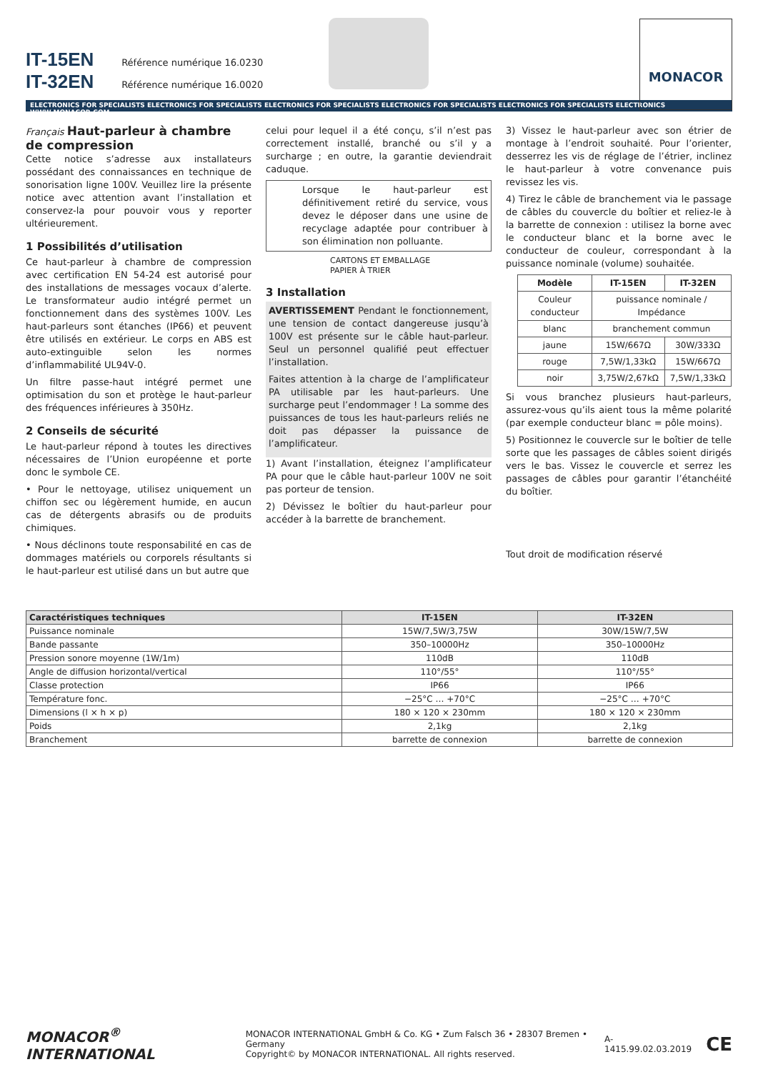IT-15EN Référence numérique 16.0230
IT-32EN Référence numérique 16.0020
MONACOR
ELECTRONICS FOR SPECIALISTS ELECTRONICS FOR SPECIALISTS ELECTRONICS FOR SPECIALISTS ELECTRONICS FOR SPECIALISTS ELECTRONICS FOR SPECIALISTS ELECTRONICS WWW.MONACOR.COM
Français Haut-parleur à chambre de compression
Cette notice s’adresse aux installateurs possédant des connaissances en technique de sonorisation ligne 100V. Veuillez lire la présente notice avec attention avant l’installation et conservez-la pour pouvoir vous y reporter ultérieurement.
1 Possibilités d’utilisation
Ce haut-parleur à chambre de compression avec certification EN 54-24 est autorisé pour des installations de messages vocaux d’alerte. Le transformateur audio intégré permet un fonctionnement dans des systèmes 100V. Les haut-parleurs sont étanches (IP66) et peuvent être utilisés en extérieur. Le corps en ABS est auto-extinguible selon les normes d’inflammabilité UL94V-0.
Un filtre passe-haut intégré permet une optimisation du son et protège le haut-parleur des fréquences inférieures à 350Hz.
2 Conseils de sécurité
Le haut-parleur répond à toutes les directives nécessaires de l’Union européenne et porte donc le symbole CE.
• Pour le nettoyage, utilisez uniquement un chiffon sec ou légèrement humide, en aucun cas de détergents abrasifs ou de produits chimiques.
• Nous déclinons toute responsabilité en cas de dommages matériels ou corporels résultants si le haut-parleur est utilisé dans un but autre que
celui pour lequel il a été conçu, s’il n’est pas correctement installé, branché ou s’il y a surcharge ; en outre, la garantie deviendrait caduque.
Lorsque le haut-parleur est définitivement retiré du service, vous devez le déposer dans une usine de recyclage adaptée pour contribuer à son élimination non polluante.
CARTONS ET EMBALLAGE
PAPIER À TRIER
3 Installation
AVERTISSEMENT Pendant le fonctionnement, une tension de contact dangereuse jusqu’à 100V est présente sur le câble haut-parleur. Seul un personnel qualifié peut effectuer l’installation.
Faites attention à la charge de l’amplificateur PA utilisable par les haut-parleurs. Une surcharge peut l’endommager ! La somme des puissances de tous les haut-parleurs reliés ne doit pas dépasser la puissance de l’amplificateur.
1) Avant l’installation, éteignez l’amplificateur PA pour que le câble haut-parleur 100V ne soit pas porteur de tension.
2) Dévissez le boîtier du haut-parleur pour accéder à la barrette de branchement.
3) Vissez le haut-parleur avec son étrier de montage à l’endroit souhaité. Pour l’orienter, desserrez les vis de réglage de l’étrier, inclinez le haut-parleur à votre convenance puis revissez les vis.
4) Tirez le câble de branchement via le passage de câbles du couvercle du boîtier et reliez-le à la barrette de connexion : utilisez la borne avec le conducteur blanc et la borne avec le conducteur de couleur, correspondant à la puissance nominale (volume) souhaitée.
| Modèle | IT-15EN | IT-32EN |
| --- | --- | --- |
| Couleur conducteur | puissance nominale / Impédance | |
| blanc | branchement commun | |
| jaune | 15W/667Ω | 30W/333Ω |
| rouge | 7,5W/1,33kΩ | 15W/667Ω |
| noir | 3,75W/2,67kΩ | 7,5W/1,33kΩ |
Si vous branchez plusieurs haut-parleurs, assurez-vous qu’ils aient tous la même polarité (par exemple conducteur blanc = pôle moins).
5) Positionnez le couvercle sur le boîtier de telle sorte que les passages de câbles soient dirigés vers le bas. Vissez le couvercle et serrez les passages de câbles pour garantir l’étanchéité du boîtier.
Tout droit de modification réservé
| Caractéristiques techniques | IT-15EN | IT-32EN |
| --- | --- | --- |
| Puissance nominale | 15W/7,5W/3,75W | 30W/15W/7,5W |
| Bande passante | 350–10000Hz | 350–10000Hz |
| Pression sonore moyenne (1W/1m) | 110dB | 110dB |
| Angle de diffusion horizontal/vertical | 110°/55° | 110°/55° |
| Classe protection | IP66 | IP66 |
| Température fonc. | −25°C … +70°C | −25°C … +70°C |
| Dimensions (l × h × p) | 180 × 120 × 230mm | 180 × 120 × 230mm |
| Poids | 2,1kg | 2,1kg |
| Branchement | barrette de connexion | barrette de connexion |
MONACOR<sup>®</sup> INTERNATIONAL
MONACOR INTERNATIONAL GmbH & Co. KG • Zum Falsch 36 • 28307 Bremen • Germany
Copyright© by MONACOR INTERNATIONAL. All rights reserved.
A-1415.99.02.03.2019
CE